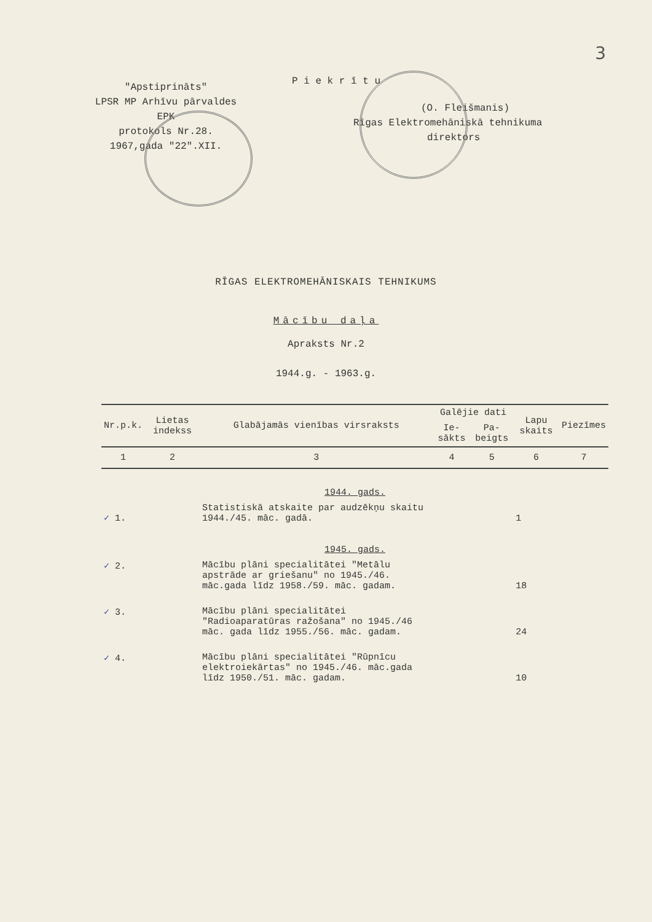3
"Apstiprināts"
LPSR MP Arhīvu pārvaldes
EPK
protokols Nr.28.
1967,gada "22".XII.
P i e k r ī t u
(O. Fleišmanis)
Rīgas Elektromehāniskā tehnikuma
direktors
RĪGAS ELEKTROMEHĀNISKAIS TEHNIKUMS
Mācību daļa
Apraksts Nr.2
1944.g. - 1963.g.
| Nr.p.k. | Lietas indekss | Glabājamās vienības virsraksts | Galējie dati | | Lapu skaits | Piezīmes |
| --- | --- | --- | --- | --- | --- | --- |
| | | | Ie-sākts | Pa-beigts | | |
| 1 | 2 | 3 | 4 | 5 | 6 | 7 |
| 1944. gads. | | | | | | |
| ✓ 1. | | Statistiskā atskaite par audzēkņu skaitu 1944./45. māc. gadā. | | | 1 | |
| 1945. gads. | | | | | | |
| ✓ 2. | | Mācību plāni specialitātei "Metālu apstrāde ar griešanu" no 1945./46. māc.gada līdz 1958./59. māc. gadam. | | | 18 | |
| ✓ 3. | | Mācību plāni specialitātei "Radioaparatūras ražošana" no 1945./46 māc. gada līdz 1955./56. māc. gadam. | | | 24 | |
| ✓ 4. | | Mācību plāni specialitātei "Rūpnīcu elektroiekārtas" no 1945./46. māc.gada līdz 1950./51. māc. gadam. | | | 10 | |